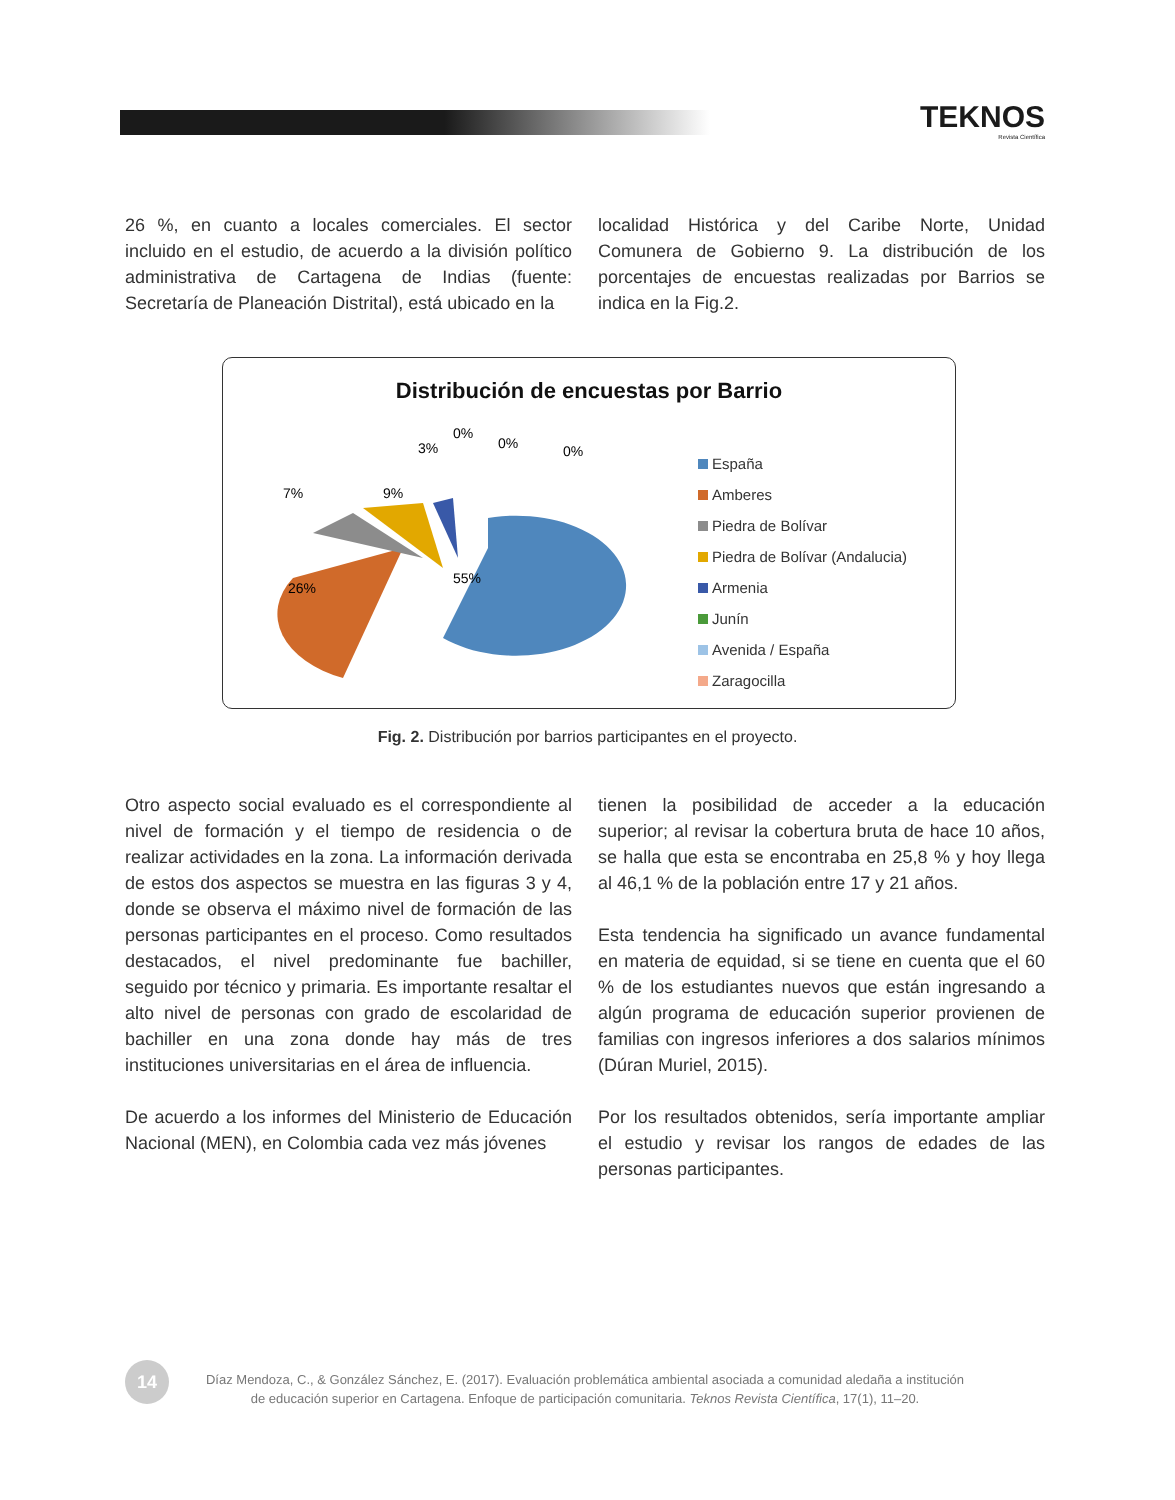TEKNOS
Revista Científica
26 %, en cuanto a locales comerciales. El sector incluido en el estudio, de acuerdo a la división político administrativa de Cartagena de Indias (fuente: Secretaría de Planeación Distrital), está ubicado en la
localidad Histórica y del Caribe Norte, Unidad Comunera de Gobierno 9. La distribución de los porcentajes de encuestas realizadas por Barrios se indica en la Fig.2.
Distribución de encuestas por Barrio
26%
55%
7%
9%
3%
0%
0%
0%
España
Amberes
Piedra de Bolívar
Piedra de Bolívar (Andalucia)
Armenia
Junín
Avenida / España
Zaragocilla
Fig. 2. Distribución por barrios participantes en el proyecto.
Otro aspecto social evaluado es el correspondiente al nivel de formación y el tiempo de residencia o de realizar actividades en la zona. La información derivada de estos dos aspectos se muestra en las figuras 3 y 4, donde se observa el máximo nivel de formación de las personas participantes en el proceso. Como resultados destacados, el nivel predominante fue bachiller, seguido por técnico y primaria. Es importante resaltar el alto nivel de personas con grado de escolaridad de bachiller en una zona donde hay más de tres instituciones universitarias en el área de influencia.
De acuerdo a los informes del Ministerio de Educación Nacional (MEN), en Colombia cada vez más jóvenes
tienen la posibilidad de acceder a la educación superior; al revisar la cobertura bruta de hace 10 años, se halla que esta se encontraba en 25,8 % y hoy llega al 46,1 % de la población entre 17 y 21 años.
Esta tendencia ha significado un avance fundamental en materia de equidad, si se tiene en cuenta que el 60 % de los estudiantes nuevos que están ingresando a algún programa de educación superior provienen de familias con ingresos inferiores a dos salarios mínimos (Dúran Muriel, 2015).
Por los resultados obtenidos, sería importante ampliar el estudio y revisar los rangos de edades de las personas participantes.
14
Díaz Mendoza, C., & González Sánchez, E. (2017). Evaluación problemática ambiental asociada a comunidad aledaña a institución
de educación superior en Cartagena. Enfoque de participación comunitaria. Teknos Revista Científica, 17(1), 11–20.